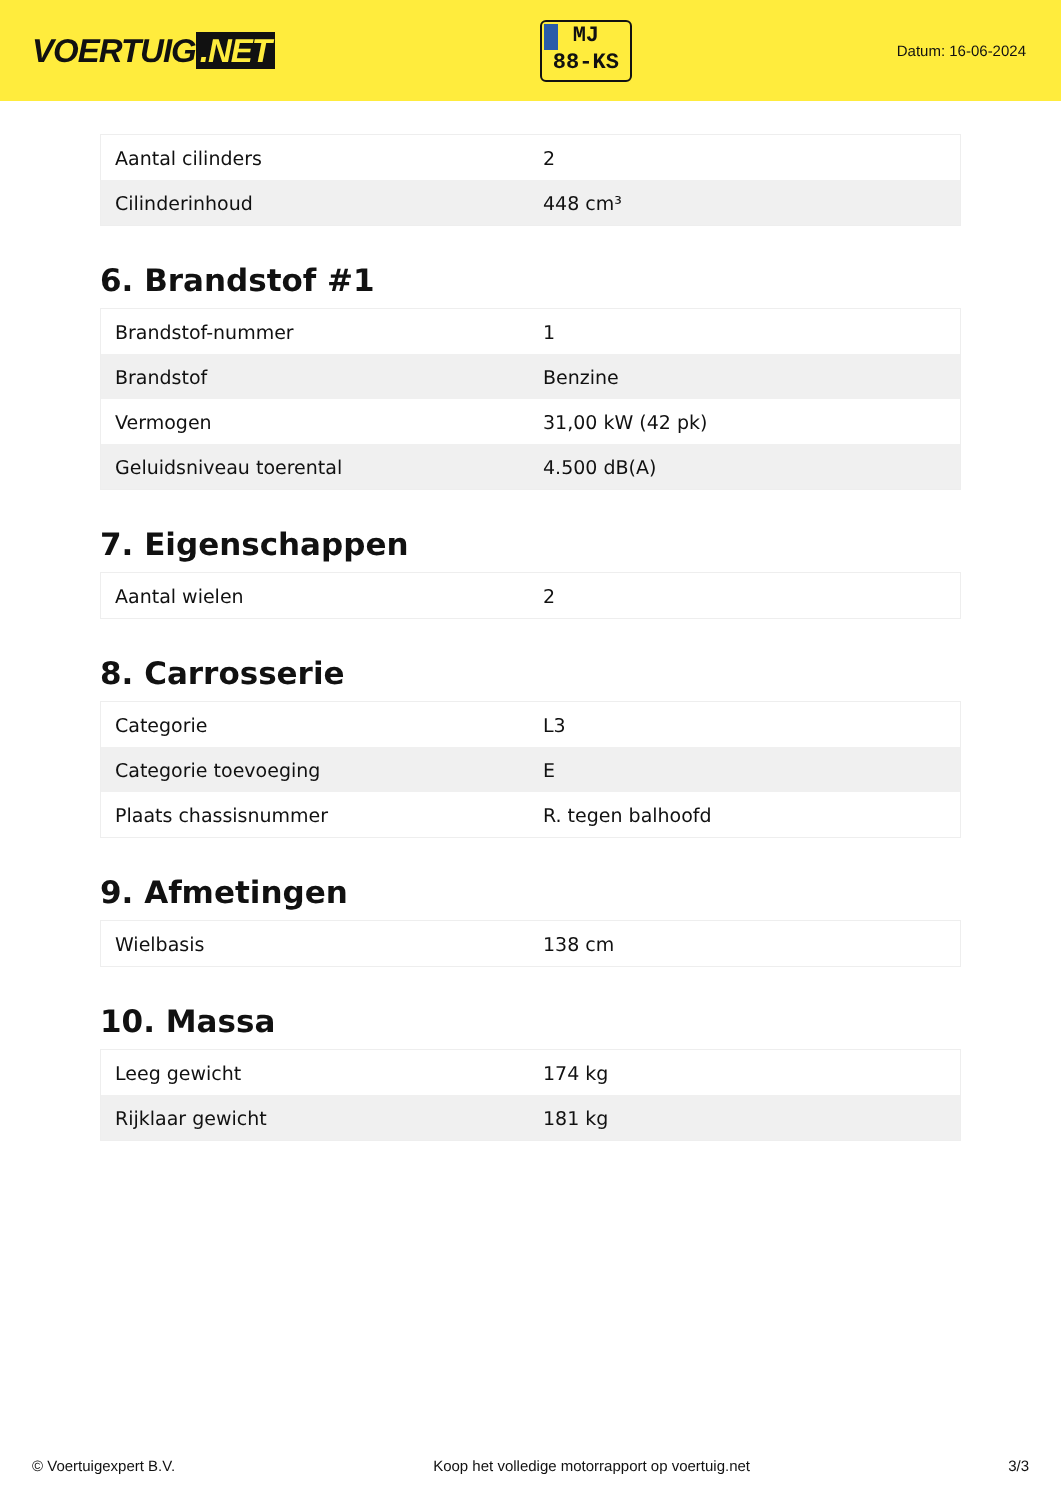VOERTUIG.NET
MJ
88-KS
Datum: 16-06-2024
| Aantal cilinders | 2 |
| Cilinderinhoud | 448 cm³ |
6. Brandstof #1
| Brandstof-nummer | 1 |
| Brandstof | Benzine |
| Vermogen | 31,00 kW (42 pk) |
| Geluidsniveau toerental | 4.500 dB(A) |
7. Eigenschappen
| Aantal wielen | 2 |
8. Carrosserie
| Categorie | L3 |
| Categorie toevoeging | E |
| Plaats chassisnummer | R. tegen balhoofd |
9. Afmetingen
| Wielbasis | 138 cm |
10. Massa
| Leeg gewicht | 174 kg |
| Rijklaar gewicht | 181 kg |
© Voertuigexpert B.V. Koop het volledige motorrapport op voertuig.net 3/3